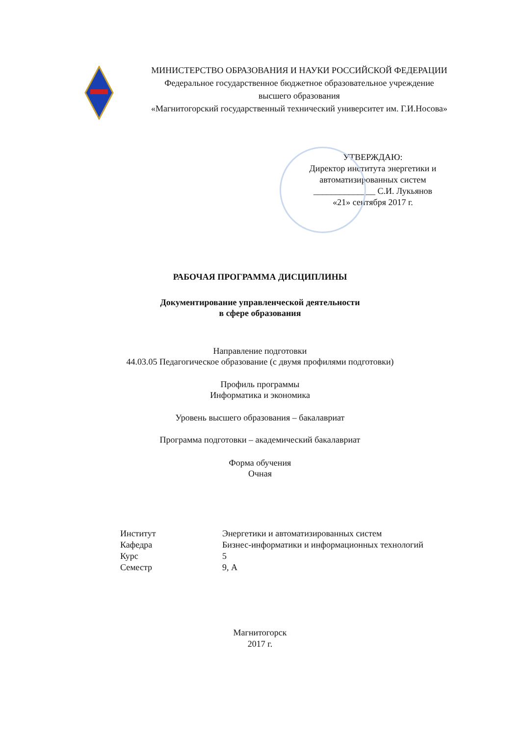МИНИСТЕРСТВО ОБРАЗОВАНИЯ И НАУКИ РОССИЙСКОЙ ФЕДЕРАЦИИ
Федеральное государственное бюджетное образовательное учреждение
высшего образования
«Магнитогорский государственный технический университет им. Г.И.Носова»
УТВЕРЖДАЮ:
Директор института энергетики и автоматизированных систем
______________ С.И. Лукьянов
«21» сентября 2017 г.
РАБОЧАЯ ПРОГРАММА ДИСЦИПЛИНЫ
Документирование управленческой деятельности
в сфере образования
Направление подготовки
44.03.05 Педагогическое образование (с двумя профилями подготовки)
Профиль программы
Информатика и экономика
Уровень высшего образования – бакалавриат
Программа подготовки – академический бакалавриат
Форма обучения
Очная
| Институт | Энергетики и автоматизированных систем |
| Кафедра | Бизнес-информатики и информационных технологий |
| Курс | 5 |
| Семестр | 9, А |
Магнитогорск
2017 г.